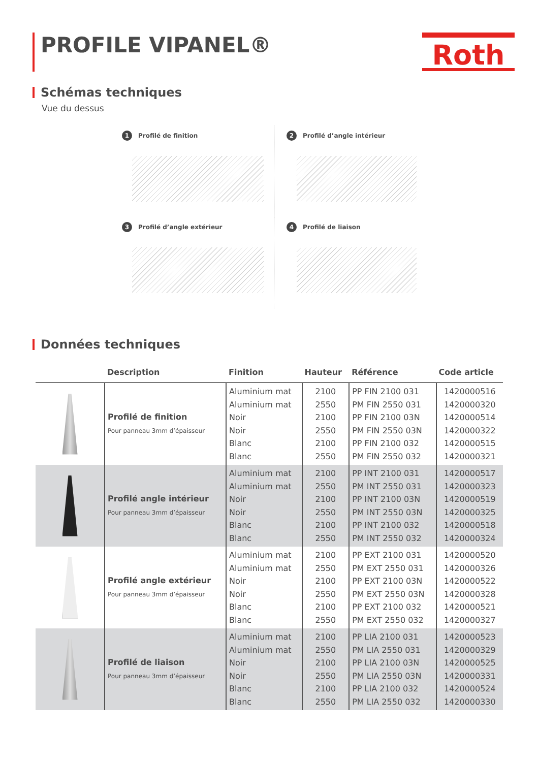PROFILE VIPANEL®
Roth
Schémas techniques
Vue du dessus
1 Profilé de finition
2 Profilé d’angle intérieur
3 Profilé d’angle extérieur
4 Profilé de liaison
Données techniques
| | Description | Finition | Hauteur | Référence | Code article |
| --- | --- | --- | --- | --- | --- |
| | Profilé de finition Pour panneau 3mm d’épaisseur | Aluminium mat Aluminium mat Noir Noir Blanc Blanc | 2100 2550 2100 2550 2100 2550 | PP FIN 2100 031 PM FIN 2550 031 PP FIN 2100 03N PM FIN 2550 03N PP FIN 2100 032 PM FIN 2550 032 | 1420000516 1420000320 1420000514 1420000322 1420000515 1420000321 |
| | Profilé angle intérieur Pour panneau 3mm d’épaisseur | Aluminium mat Aluminium mat Noir Noir Blanc Blanc | 2100 2550 2100 2550 2100 2550 | PP INT 2100 031 PM INT 2550 031 PP INT 2100 03N PM INT 2550 03N PP INT 2100 032 PM INT 2550 032 | 1420000517 1420000323 1420000519 1420000325 1420000518 1420000324 |
| | Profilé angle extérieur Pour panneau 3mm d’épaisseur | Aluminium mat Aluminium mat Noir Noir Blanc Blanc | 2100 2550 2100 2550 2100 2550 | PP EXT 2100 031 PM EXT 2550 031 PP EXT 2100 03N PM EXT 2550 03N PP EXT 2100 032 PM EXT 2550 032 | 1420000520 1420000326 1420000522 1420000328 1420000521 1420000327 |
| | Profilé de liaison Pour panneau 3mm d’épaisseur | Aluminium mat Aluminium mat Noir Noir Blanc Blanc | 2100 2550 2100 2550 2100 2550 | PP LIA 2100 031 PM LIA 2550 031 PP LIA 2100 03N PM LIA 2550 03N PP LIA 2100 032 PM LIA 2550 032 | 1420000523 1420000329 1420000525 1420000331 1420000524 1420000330 |